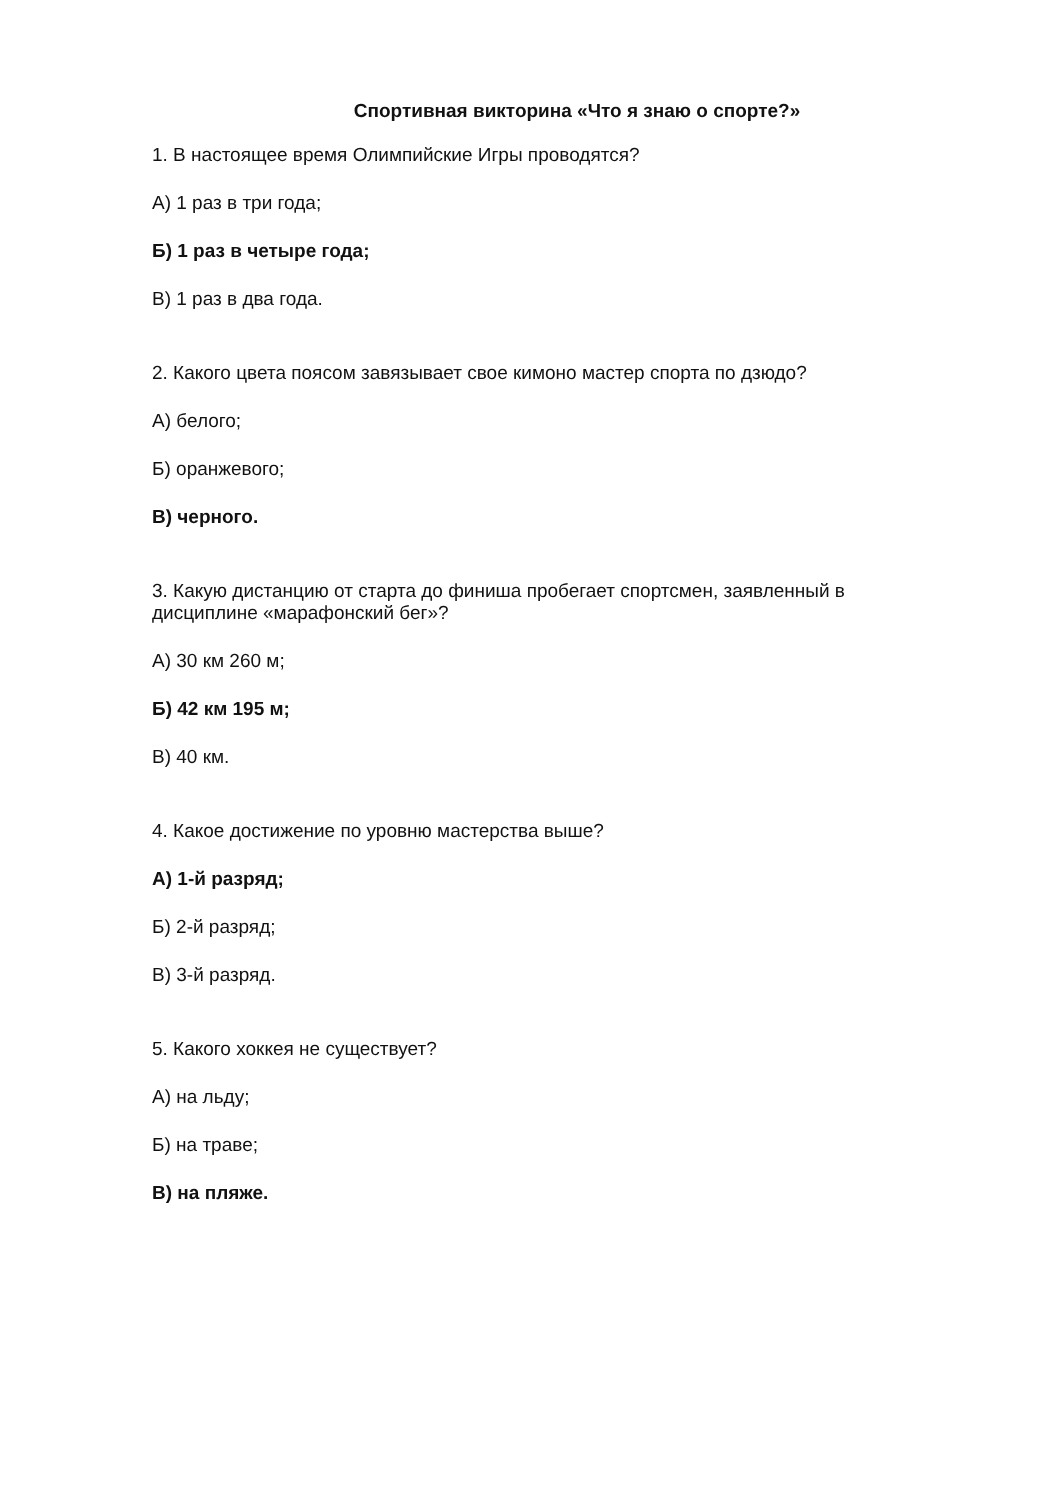Спортивная викторина «Что я знаю о спорте?»
1. В настоящее время Олимпийские Игры проводятся?
А) 1 раз в три года;
Б) 1 раз в четыре года;
В) 1 раз в два года.
2. Какого цвета поясом завязывает свое кимоно мастер спорта по дзюдо?
А) белого;
Б) оранжевого;
В) черного.
3. Какую дистанцию от старта до финиша пробегает спортсмен, заявленный в дисциплине «марафонский бег»?
А) 30 км 260 м;
Б) 42 км 195 м;
В) 40 км.
4. Какое достижение по уровню мастерства выше?
А) 1-й разряд;
Б) 2-й разряд;
В) 3-й разряд.
5. Какого хоккея не существует?
А) на льду;
Б) на траве;
В) на пляже.